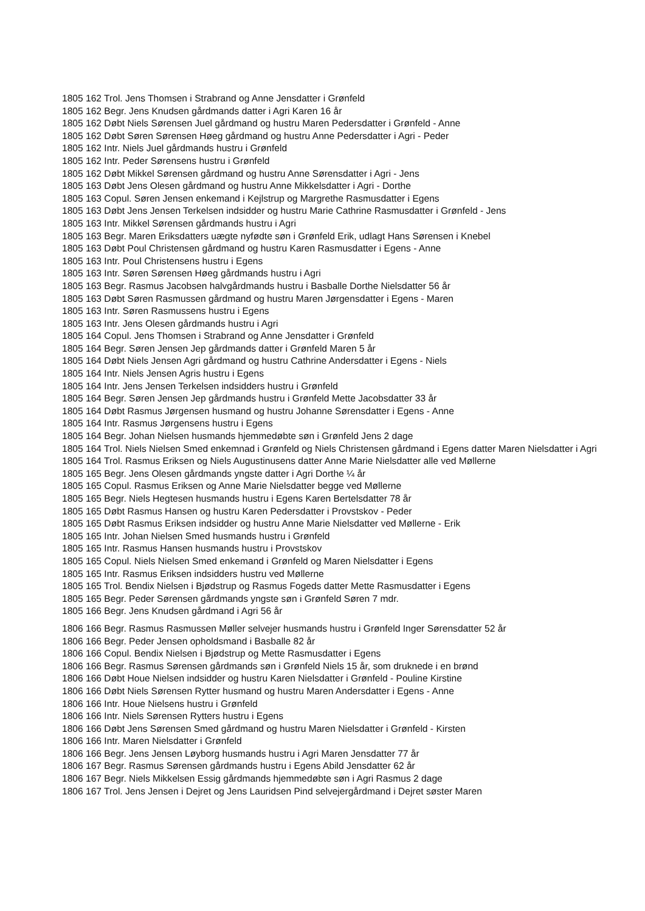1805 162 Trol. Jens Thomsen i Strabrand og Anne Jensdatter i Grønfeld
1805 162 Begr. Jens Knudsen gårdmands datter i Agri Karen 16 år
1805 162 Døbt Niels Sørensen Juel gårdmand og hustru Maren Pedersdatter i Grønfeld - Anne
1805 162 Døbt Søren Sørensen Høeg gårdmand og hustru Anne Pedersdatter i Agri - Peder
1805 162 Intr. Niels Juel gårdmands hustru i Grønfeld
1805 162 Intr. Peder Sørensens hustru i Grønfeld
1805 162 Døbt Mikkel Sørensen gårdmand og hustru Anne Sørensdatter i Agri - Jens
1805 163 Døbt Jens Olesen gårdmand og hustru Anne Mikkelsdatter i Agri - Dorthe
1805 163 Copul. Søren Jensen enkemand i Kejlstrup og Margrethe Rasmusdatter i Egens
1805 163 Døbt Jens Jensen Terkelsen indsidder og hustru Marie Cathrine Rasmusdatter i Grønfeld - Jens
1805 163 Intr. Mikkel Sørensen gårdmands hustru i Agri
1805 163 Begr. Maren Eriksdatters uægte nyfødte søn i Grønfeld Erik, udlagt Hans Sørensen i Knebel
1805 163 Døbt Poul Christensen gårdmand og hustru Karen Rasmusdatter i Egens - Anne
1805 163 Intr. Poul Christensens hustru i Egens
1805 163 Intr. Søren Sørensen Høeg gårdmands hustru i Agri
1805 163 Begr. Rasmus Jacobsen halvgårdmands hustru i Basballe Dorthe Nielsdatter 56 år
1805 163 Døbt Søren Rasmussen gårdmand og hustru Maren Jørgensdatter i Egens - Maren
1805 163 Intr. Søren Rasmussens hustru i Egens
1805 163 Intr. Jens Olesen gårdmands hustru i Agri
1805 164 Copul. Jens Thomsen i Strabrand og Anne Jensdatter i Grønfeld
1805 164 Begr. Søren Jensen Jep gårdmands datter i Grønfeld Maren 5 år
1805 164 Døbt Niels Jensen Agri gårdmand og hustru Cathrine Andersdatter i Egens - Niels
1805 164 Intr. Niels Jensen Agris hustru i Egens
1805 164 Intr. Jens Jensen Terkelsen indsidders hustru i Grønfeld
1805 164 Begr. Søren Jensen Jep gårdmands hustru i Grønfeld Mette Jacobsdatter 33 år
1805 164 Døbt Rasmus Jørgensen husmand og hustru Johanne Sørensdatter i Egens - Anne
1805 164 Intr. Rasmus Jørgensens hustru i Egens
1805 164 Begr. Johan Nielsen husmands hjemmedøbte søn i Grønfeld Jens 2 dage
1805 164 Trol. Niels Nielsen Smed enkemnad i Grønfeld og Niels Christensen gårdmand i Egens datter Maren Nielsdatter i Agri
1805 164 Trol. Rasmus Eriksen og Niels Augustinusens datter Anne Marie Nielsdatter alle ved Møllerne
1805 165 Begr. Jens Olesen gårdmands yngste datter i Agri Dorthe ¼ år
1805 165 Copul. Rasmus Eriksen og Anne Marie Nielsdatter begge ved Møllerne
1805 165 Begr. Niels Hegtesen husmands hustru i Egens Karen Bertelsdatter 78 år
1805 165 Døbt Rasmus Hansen og hustru Karen Pedersdatter i Provstskov - Peder
1805 165 Døbt Rasmus Eriksen indsidder og hustru Anne Marie Nielsdatter ved Møllerne - Erik
1805 165 Intr. Johan Nielsen Smed husmands hustru i Grønfeld
1805 165 Intr. Rasmus Hansen husmands hustru i Provstskov
1805 165 Copul. Niels Nielsen Smed enkemand i Grønfeld og Maren Nielsdatter i Egens
1805 165 Intr. Rasmus Eriksen indsidders hustru ved Møllerne
1805 165 Trol. Bendix Nielsen i Bjødstrup og Rasmus Fogeds datter Mette Rasmusdatter i Egens
1805 165 Begr. Peder Sørensen gårdmands yngste søn i Grønfeld Søren 7 mdr.
1805 166 Begr. Jens Knudsen gårdmand i Agri 56 år
1806 166 Begr. Rasmus Rasmussen Møller selvejer husmands hustru i Grønfeld Inger Sørensdatter 52 år
1806 166 Begr. Peder Jensen opholdsmand i Basballe 82 år
1806 166 Copul. Bendix Nielsen i Bjødstrup og Mette Rasmusdatter i Egens
1806 166 Begr. Rasmus Sørensen gårdmands søn i Grønfeld Niels 15 år, som druknede i en brønd
1806 166 Døbt Houe Nielsen indsidder og hustru Karen Nielsdatter i Grønfeld - Pouline Kirstine
1806 166 Døbt Niels Sørensen Rytter husmand og hustru Maren Andersdatter i Egens - Anne
1806 166 Intr. Houe Nielsens hustru i Grønfeld
1806 166 Intr. Niels Sørensen Rytters hustru i Egens
1806 166 Døbt Jens Sørensen Smed gårdmand og hustru Maren Nielsdatter i Grønfeld - Kirsten
1806 166 Intr. Maren Nielsdatter i Grønfeld
1806 166 Begr. Jens Jensen Løyborg husmands hustru i Agri Maren Jensdatter 77 år
1806 167 Begr. Rasmus Sørensen gårdmands hustru i Egens Abild Jensdatter 62 år
1806 167 Begr. Niels Mikkelsen Essig gårdmands hjemmedøbte søn i Agri Rasmus 2 dage
1806 167 Trol. Jens Jensen i Dejret og Jens Lauridsen Pind selvejergårdmand i Dejret søster Maren